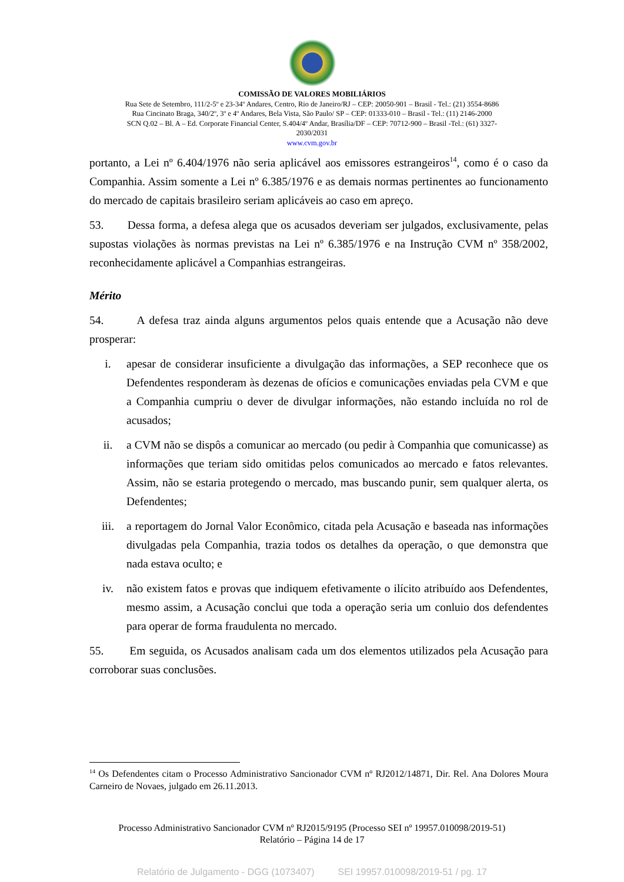COMISSÃO DE VALORES MOBILIÁRIOS
Rua Sete de Setembro, 111/2-5º e 23-34º Andares, Centro, Rio de Janeiro/RJ – CEP: 20050-901 – Brasil - Tel.: (21) 3554-8686
Rua Cincinato Braga, 340/2º, 3º e 4º Andares, Bela Vista, São Paulo/ SP – CEP: 01333-010 – Brasil - Tel.: (11) 2146-2000
SCN Q.02 – Bl. A – Ed. Corporate Financial Center, S.404/4º Andar, Brasília/DF – CEP: 70712-900 – Brasil -Tel.: (61) 3327-
2030/2031
www.cvm.gov.br
portanto, a Lei nº 6.404/1976 não seria aplicável aos emissores estrangeiros<sup>14</sup>, como é o caso da Companhia. Assim somente a Lei nº 6.385/1976 e as demais normas pertinentes ao funcionamento do mercado de capitais brasileiro seriam aplicáveis ao caso em apreço.
53. Dessa forma, a defesa alega que os acusados deveriam ser julgados, exclusivamente, pelas supostas violações às normas previstas na Lei nº 6.385/1976 e na Instrução CVM nº 358/2002, reconhecidamente aplicável a Companhias estrangeiras.
Mérito
54. A defesa traz ainda alguns argumentos pelos quais entende que a Acusação não deve prosperar:
i. apesar de considerar insuficiente a divulgação das informações, a SEP reconhece que os Defendentes responderam às dezenas de ofícios e comunicações enviadas pela CVM e que a Companhia cumpriu o dever de divulgar informações, não estando incluída no rol de acusados;
ii. a CVM não se dispôs a comunicar ao mercado (ou pedir à Companhia que comunicasse) as informações que teriam sido omitidas pelos comunicados ao mercado e fatos relevantes. Assim, não se estaria protegendo o mercado, mas buscando punir, sem qualquer alerta, os Defendentes;
iii. a reportagem do Jornal Valor Econômico, citada pela Acusação e baseada nas informações divulgadas pela Companhia, trazia todos os detalhes da operação, o que demonstra que nada estava oculto; e
iv. não existem fatos e provas que indiquem efetivamente o ilícito atribuído aos Defendentes, mesmo assim, a Acusação conclui que toda a operação seria um conluio dos defendentes para operar de forma fraudulenta no mercado.
55. Em seguida, os Acusados analisam cada um dos elementos utilizados pela Acusação para corroborar suas conclusões.
<sup>14</sup> Os Defendentes citam o Processo Administrativo Sancionador CVM nº RJ2012/14871, Dir. Rel. Ana Dolores Moura Carneiro de Novaes, julgado em 26.11.2013.
Processo Administrativo Sancionador CVM nº RJ2015/9195 (Processo SEI nº 19957.010098/2019-51)
Relatório – Página 14 de 17
Relatório de Julgamento - DGG (1073407) SEI 19957.010098/2019-51 / pg. 17